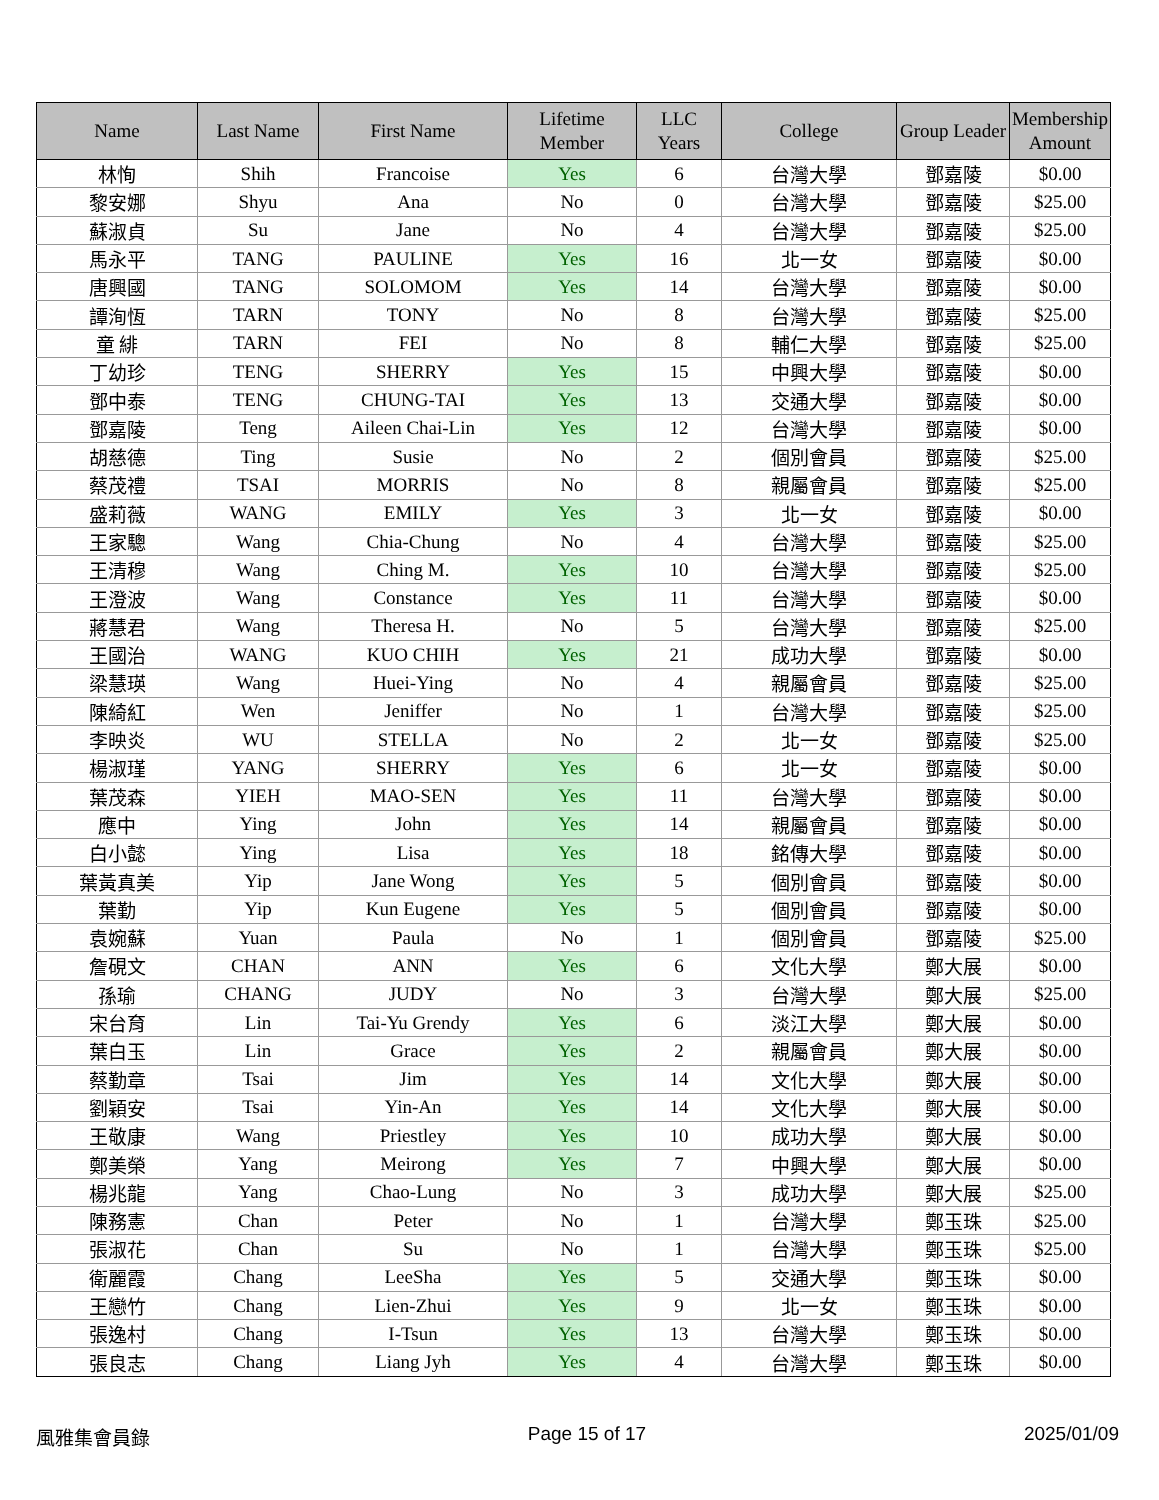| Name | Last Name | First Name | Lifetime Member | LLC Years | College | Group Leader | Membership Amount |
| --- | --- | --- | --- | --- | --- | --- | --- |
| 林恂 | Shih | Francoise | Yes | 6 | 台灣大學 | 鄧嘉陵 | $0.00 |
| 黎安娜 | Shyu | Ana | No | 0 | 台灣大學 | 鄧嘉陵 | $25.00 |
| 蘇淑貞 | Su | Jane | No | 4 | 台灣大學 | 鄧嘉陵 | $25.00 |
| 馬永平 | TANG | PAULINE | Yes | 16 | 北一女 | 鄧嘉陵 | $0.00 |
| 唐興國 | TANG | SOLOMOM | Yes | 14 | 台灣大學 | 鄧嘉陵 | $0.00 |
| 譚洵恆 | TARN | TONY | No | 8 | 台灣大學 | 鄧嘉陵 | $25.00 |
| 童 緋 | TARN | FEI | No | 8 | 輔仁大學 | 鄧嘉陵 | $25.00 |
| 丁幼珍 | TENG | SHERRY | Yes | 15 | 中興大學 | 鄧嘉陵 | $0.00 |
| 鄧中泰 | TENG | CHUNG-TAI | Yes | 13 | 交通大學 | 鄧嘉陵 | $0.00 |
| 鄧嘉陵 | Teng | Aileen Chai-Lin | Yes | 12 | 台灣大學 | 鄧嘉陵 | $0.00 |
| 胡慈德 | Ting | Susie | No | 2 | 個別會員 | 鄧嘉陵 | $25.00 |
| 蔡茂禮 | TSAI | MORRIS | No | 8 | 親屬會員 | 鄧嘉陵 | $25.00 |
| 盛莉薇 | WANG | EMILY | Yes | 3 | 北一女 | 鄧嘉陵 | $0.00 |
| 王家驄 | Wang | Chia-Chung | No | 4 | 台灣大學 | 鄧嘉陵 | $25.00 |
| 王清穆 | Wang | Ching M. | Yes | 10 | 台灣大學 | 鄧嘉陵 | $25.00 |
| 王澄波 | Wang | Constance | Yes | 11 | 台灣大學 | 鄧嘉陵 | $0.00 |
| 蔣慧君 | Wang | Theresa H. | No | 5 | 台灣大學 | 鄧嘉陵 | $25.00 |
| 王國治 | WANG | KUO CHIH | Yes | 21 | 成功大學 | 鄧嘉陵 | $0.00 |
| 梁慧瑛 | Wang | Huei-Ying | No | 4 | 親屬會員 | 鄧嘉陵 | $25.00 |
| 陳綺紅 | Wen | Jeniffer | No | 1 | 台灣大學 | 鄧嘉陵 | $25.00 |
| 李映炎 | WU | STELLA | No | 2 | 北一女 | 鄧嘉陵 | $25.00 |
| 楊淑瑾 | YANG | SHERRY | Yes | 6 | 北一女 | 鄧嘉陵 | $0.00 |
| 葉茂森 | YIEH | MAO-SEN | Yes | 11 | 台灣大學 | 鄧嘉陵 | $0.00 |
| 應中 | Ying | John | Yes | 14 | 親屬會員 | 鄧嘉陵 | $0.00 |
| 白小懿 | Ying | Lisa | Yes | 18 | 銘傳大學 | 鄧嘉陵 | $0.00 |
| 葉黃真美 | Yip | Jane Wong | Yes | 5 | 個別會員 | 鄧嘉陵 | $0.00 |
| 葉勤 | Yip | Kun Eugene | Yes | 5 | 個別會員 | 鄧嘉陵 | $0.00 |
| 袁婉蘇 | Yuan | Paula | No | 1 | 個別會員 | 鄧嘉陵 | $25.00 |
| 詹硯文 | CHAN | ANN | Yes | 6 | 文化大學 | 鄭大展 | $0.00 |
| 孫瑜 | CHANG | JUDY | No | 3 | 台灣大學 | 鄭大展 | $25.00 |
| 宋台育 | Lin | Tai-Yu Grendy | Yes | 6 | 淡江大學 | 鄭大展 | $0.00 |
| 葉白玉 | Lin | Grace | Yes | 2 | 親屬會員 | 鄭大展 | $0.00 |
| 蔡勤章 | Tsai | Jim | Yes | 14 | 文化大學 | 鄭大展 | $0.00 |
| 劉穎安 | Tsai | Yin-An | Yes | 14 | 文化大學 | 鄭大展 | $0.00 |
| 王敬康 | Wang | Priestley | Yes | 10 | 成功大學 | 鄭大展 | $0.00 |
| 鄭美榮 | Yang | Meirong | Yes | 7 | 中興大學 | 鄭大展 | $0.00 |
| 楊兆龍 | Yang | Chao-Lung | No | 3 | 成功大學 | 鄭大展 | $25.00 |
| 陳務憲 | Chan | Peter | No | 1 | 台灣大學 | 鄭玉珠 | $25.00 |
| 張淑花 | Chan | Su | No | 1 | 台灣大學 | 鄭玉珠 | $25.00 |
| 衛麗霞 | Chang | LeeSha | Yes | 5 | 交通大學 | 鄭玉珠 | $0.00 |
| 王戀竹 | Chang | Lien-Zhui | Yes | 9 | 北一女 | 鄭玉珠 | $0.00 |
| 張逸村 | Chang | I-Tsun | Yes | 13 | 台灣大學 | 鄭玉珠 | $0.00 |
| 張良志 | Chang | Liang Jyh | Yes | 4 | 台灣大學 | 鄭玉珠 | $0.00 |
風雅集會員錄 Page 15 of 17 2025/01/09